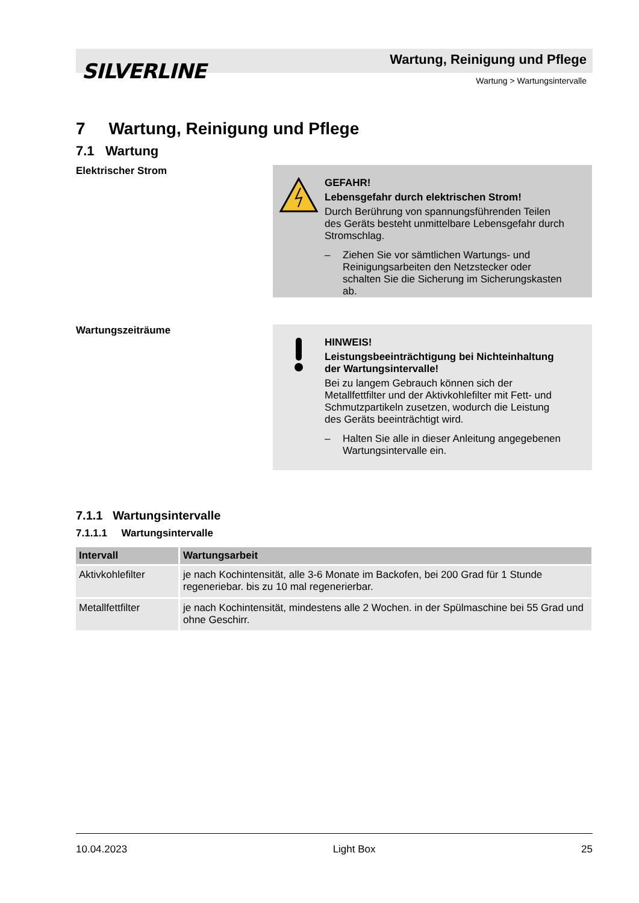SILVERLINE
Wartung, Reinigung und Pflege
Wartung > Wartungsintervalle
7 Wartung, Reinigung und Pflege
7.1 Wartung
Elektrischer Strom
GEFAHR!
Lebensgefahr durch elektrischen Strom!
Durch Berührung von spannungsführenden Teilen des Geräts besteht unmittelbare Lebensgefahr durch Stromschlag.
– Ziehen Sie vor sämtlichen Wartungs- und Reinigungsarbeiten den Netzstecker oder schalten Sie die Sicherung im Sicherungskasten ab.
Wartungszeiträume
HINWEIS!
Leistungsbeeinträchtigung bei Nichteinhaltung der Wartungsintervalle!
Bei zu langem Gebrauch können sich der Metallfettfilter und der Aktivkohlefilter mit Fett- und Schmutzpartikeln zusetzen, wodurch die Leistung des Geräts beeinträchtigt wird.
– Halten Sie alle in dieser Anleitung angegebenen Wartungsintervalle ein.
7.1.1 Wartungsintervalle
7.1.1.1 Wartungsintervalle
| Intervall | Wartungsarbeit |
| --- | --- |
| Aktivkohlefilter | je nach Kochintensität, alle 3-6 Monate im Backofen, bei 200 Grad für 1 Stunde regeneriebar. bis zu 10 mal regenerierbar. |
| Metallfettfilter | je nach Kochintensität, mindestens alle 2 Wochen. in der Spülmaschine bei 55 Grad und ohne Geschirr. |
10.04.2023 Light Box 25